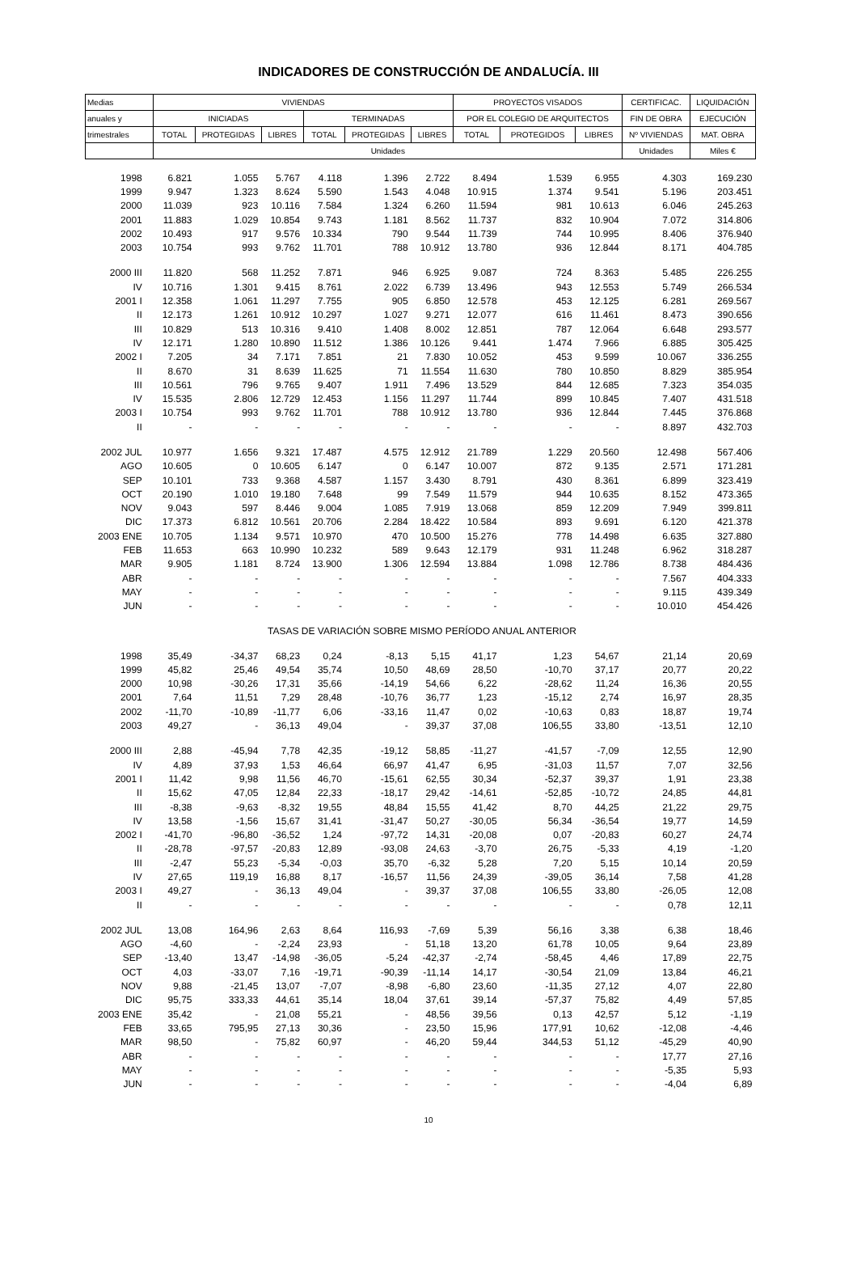INDICADORES DE CONSTRUCCIÓN DE ANDALUCÍA. III
| Medias | VIVIENDAS | | | | | | PROYECTOS VISADOS | | | CERTIFICAC. | LIQUIDACIÓN |
| --- | --- | --- | --- | --- | --- | --- | --- | --- | --- | --- | --- |
| anuales y | INICIADAS | | | TERMINADAS | | | POR EL COLEGIO DE ARQUITECTOS | | | FIN DE OBRA | EJECUCIÓN |
| trimestrales | TOTAL | PROTEGIDAS | LIBRES | TOTAL | PROTEGIDAS | LIBRES | TOTAL | PROTEGIDOS | LIBRES | Nº VIVIENDAS | MAT. OBRA |
| | Unidades | | | | | | | | | Unidades | Miles € |
| 1998 | 6.821 | 1.055 | 5.767 | 4.118 | 1.396 | 2.722 | 8.494 | 1.539 | 6.955 | 4.303 | 169.230 |
| 1999 | 9.947 | 1.323 | 8.624 | 5.590 | 1.543 | 4.048 | 10.915 | 1.374 | 9.541 | 5.196 | 203.451 |
| 2000 | 11.039 | 923 | 10.116 | 7.584 | 1.324 | 6.260 | 11.594 | 981 | 10.613 | 6.046 | 245.263 |
| 2001 | 11.883 | 1.029 | 10.854 | 9.743 | 1.181 | 8.562 | 11.737 | 832 | 10.904 | 7.072 | 314.806 |
| 2002 | 10.493 | 917 | 9.576 | 10.334 | 790 | 9.544 | 11.739 | 744 | 10.995 | 8.406 | 376.940 |
| 2003 | 10.754 | 993 | 9.762 | 11.701 | 788 | 10.912 | 13.780 | 936 | 12.844 | 8.171 | 404.785 |
| 2000 III | 11.820 | 568 | 11.252 | 7.871 | 946 | 6.925 | 9.087 | 724 | 8.363 | 5.485 | 226.255 |
| IV | 10.716 | 1.301 | 9.415 | 8.761 | 2.022 | 6.739 | 13.496 | 943 | 12.553 | 5.749 | 266.534 |
| 2001 I | 12.358 | 1.061 | 11.297 | 7.755 | 905 | 6.850 | 12.578 | 453 | 12.125 | 6.281 | 269.567 |
| II | 12.173 | 1.261 | 10.912 | 10.297 | 1.027 | 9.271 | 12.077 | 616 | 11.461 | 8.473 | 390.656 |
| III | 10.829 | 513 | 10.316 | 9.410 | 1.408 | 8.002 | 12.851 | 787 | 12.064 | 6.648 | 293.577 |
| IV | 12.171 | 1.280 | 10.890 | 11.512 | 1.386 | 10.126 | 9.441 | 1.474 | 7.966 | 6.885 | 305.425 |
| 2002 I | 7.205 | 34 | 7.171 | 7.851 | 21 | 7.830 | 10.052 | 453 | 9.599 | 10.067 | 336.255 |
| II | 8.670 | 31 | 8.639 | 11.625 | 71 | 11.554 | 11.630 | 780 | 10.850 | 8.829 | 385.954 |
| III | 10.561 | 796 | 9.765 | 9.407 | 1.911 | 7.496 | 13.529 | 844 | 12.685 | 7.323 | 354.035 |
| IV | 15.535 | 2.806 | 12.729 | 12.453 | 1.156 | 11.297 | 11.744 | 899 | 10.845 | 7.407 | 431.518 |
| 2003 I | 10.754 | 993 | 9.762 | 11.701 | 788 | 10.912 | 13.780 | 936 | 12.844 | 7.445 | 376.868 |
| II | - | - | - | - | - | - | - | - | - | 8.897 | 432.703 |
| 2002 JUL | 10.977 | 1.656 | 9.321 | 17.487 | 4.575 | 12.912 | 21.789 | 1.229 | 20.560 | 12.498 | 567.406 |
| AGO | 10.605 | 0 | 10.605 | 6.147 | 0 | 6.147 | 10.007 | 872 | 9.135 | 2.571 | 171.281 |
| SEP | 10.101 | 733 | 9.368 | 4.587 | 1.157 | 3.430 | 8.791 | 430 | 8.361 | 6.899 | 323.419 |
| OCT | 20.190 | 1.010 | 19.180 | 7.648 | 99 | 7.549 | 11.579 | 944 | 10.635 | 8.152 | 473.365 |
| NOV | 9.043 | 597 | 8.446 | 9.004 | 1.085 | 7.919 | 13.068 | 859 | 12.209 | 7.949 | 399.811 |
| DIC | 17.373 | 6.812 | 10.561 | 20.706 | 2.284 | 18.422 | 10.584 | 893 | 9.691 | 6.120 | 421.378 |
| 2003 ENE | 10.705 | 1.134 | 9.571 | 10.970 | 470 | 10.500 | 15.276 | 778 | 14.498 | 6.635 | 327.880 |
| FEB | 11.653 | 663 | 10.990 | 10.232 | 589 | 9.643 | 12.179 | 931 | 11.248 | 6.962 | 318.287 |
| MAR | 9.905 | 1.181 | 8.724 | 13.900 | 1.306 | 12.594 | 13.884 | 1.098 | 12.786 | 8.738 | 484.436 |
| ABR | - | - | - | - | - | - | - | - | - | 7.567 | 404.333 |
| MAY | - | - | - | - | - | - | - | - | - | 9.115 | 439.349 |
| JUN | - | - | - | - | - | - | - | - | - | 10.010 | 454.426 |
| TASAS DE VARIACIÓN SOBRE MISMO PERÍODO ANUAL ANTERIOR | | | | | | | | | | | |
| 1998 | 35,49 | -34,37 | 68,23 | 0,24 | -8,13 | 5,15 | 41,17 | 1,23 | 54,67 | 21,14 | 20,69 |
| 1999 | 45,82 | 25,46 | 49,54 | 35,74 | 10,50 | 48,69 | 28,50 | -10,70 | 37,17 | 20,77 | 20,22 |
| 2000 | 10,98 | -30,26 | 17,31 | 35,66 | -14,19 | 54,66 | 6,22 | -28,62 | 11,24 | 16,36 | 20,55 |
| 2001 | 7,64 | 11,51 | 7,29 | 28,48 | -10,76 | 36,77 | 1,23 | -15,12 | 2,74 | 16,97 | 28,35 |
| 2002 | -11,70 | -10,89 | -11,77 | 6,06 | -33,16 | 11,47 | 0,02 | -10,63 | 0,83 | 18,87 | 19,74 |
| 2003 | 49,27 | - | 36,13 | 49,04 | - | 39,37 | 37,08 | 106,55 | 33,80 | -13,51 | 12,10 |
| 2000 III | 2,88 | -45,94 | 7,78 | 42,35 | -19,12 | 58,85 | -11,27 | -41,57 | -7,09 | 12,55 | 12,90 |
| IV | 4,89 | 37,93 | 1,53 | 46,64 | 66,97 | 41,47 | 6,95 | -31,03 | 11,57 | 7,07 | 32,56 |
| 2001 I | 11,42 | 9,98 | 11,56 | 46,70 | -15,61 | 62,55 | 30,34 | -52,37 | 39,37 | 1,91 | 23,38 |
| II | 15,62 | 47,05 | 12,84 | 22,33 | -18,17 | 29,42 | -14,61 | -52,85 | -10,72 | 24,85 | 44,81 |
| III | -8,38 | -9,63 | -8,32 | 19,55 | 48,84 | 15,55 | 41,42 | 8,70 | 44,25 | 21,22 | 29,75 |
| IV | 13,58 | -1,56 | 15,67 | 31,41 | -31,47 | 50,27 | -30,05 | 56,34 | -36,54 | 19,77 | 14,59 |
| 2002 I | -41,70 | -96,80 | -36,52 | 1,24 | -97,72 | 14,31 | -20,08 | 0,07 | -20,83 | 60,27 | 24,74 |
| II | -28,78 | -97,57 | -20,83 | 12,89 | -93,08 | 24,63 | -3,70 | 26,75 | -5,33 | 4,19 | -1,20 |
| III | -2,47 | 55,23 | -5,34 | -0,03 | 35,70 | -6,32 | 5,28 | 7,20 | 5,15 | 10,14 | 20,59 |
| IV | 27,65 | 119,19 | 16,88 | 8,17 | -16,57 | 11,56 | 24,39 | -39,05 | 36,14 | 7,58 | 41,28 |
| 2003 I | 49,27 | - | 36,13 | 49,04 | - | 39,37 | 37,08 | 106,55 | 33,80 | -26,05 | 12,08 |
| II | - | - | - | - | - | - | - | - | - | 0,78 | 12,11 |
| 2002 JUL | 13,08 | 164,96 | 2,63 | 8,64 | 116,93 | -7,69 | 5,39 | 56,16 | 3,38 | 6,38 | 18,46 |
| AGO | -4,60 | - | -2,24 | 23,93 | - | 51,18 | 13,20 | 61,78 | 10,05 | 9,64 | 23,89 |
| SEP | -13,40 | 13,47 | -14,98 | -36,05 | -5,24 | -42,37 | -2,74 | -58,45 | 4,46 | 17,89 | 22,75 |
| OCT | 4,03 | -33,07 | 7,16 | -19,71 | -90,39 | -11,14 | 14,17 | -30,54 | 21,09 | 13,84 | 46,21 |
| NOV | 9,88 | -21,45 | 13,07 | -7,07 | -8,98 | -6,80 | 23,60 | -11,35 | 27,12 | 4,07 | 22,80 |
| DIC | 95,75 | 333,33 | 44,61 | 35,14 | 18,04 | 37,61 | 39,14 | -57,37 | 75,82 | 4,49 | 57,85 |
| 2003 ENE | 35,42 | - | 21,08 | 55,21 | - | 48,56 | 39,56 | 0,13 | 42,57 | 5,12 | -1,19 |
| FEB | 33,65 | 795,95 | 27,13 | 30,36 | - | 23,50 | 15,96 | 177,91 | 10,62 | -12,08 | -4,46 |
| MAR | 98,50 | - | 75,82 | 60,97 | - | 46,20 | 59,44 | 344,53 | 51,12 | -45,29 | 40,90 |
| ABR | - | - | - | - | - | - | - | - | - | 17,77 | 27,16 |
| MAY | - | - | - | - | - | - | - | - | - | -5,35 | 5,93 |
| JUN | - | - | - | - | - | - | - | - | - | -4,04 | 6,89 |
10